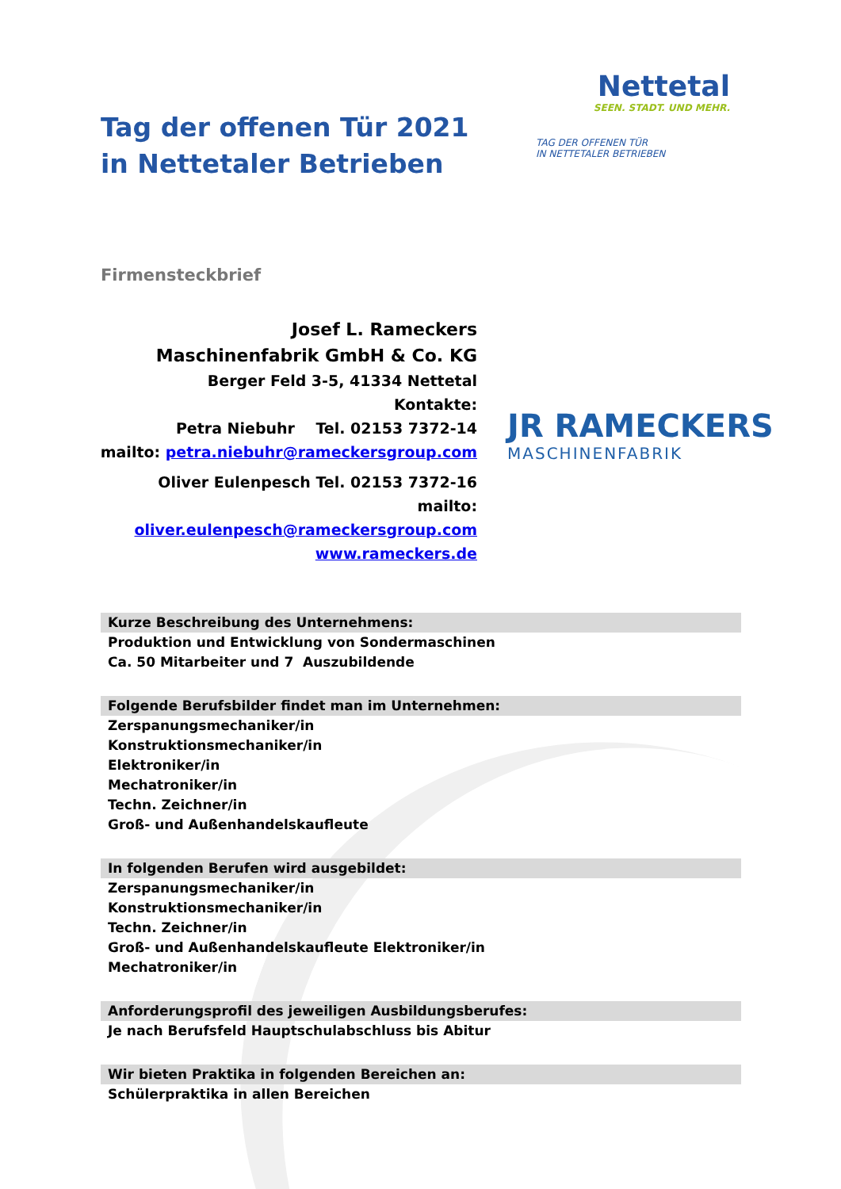Tag der offenen Tür 2021
in Nettetaler Betrieben
Nettetal
SEEN. STADT. UND MEHR.
TAG DER OFFENEN TÜR
IN NETTETALER BETRIEBEN
Firmensteckbrief
Josef L. Rameckers
Maschinenfabrik GmbH & Co. KG
Berger Feld 3-5, 41334 Nettetal
Kontakte:
Petra Niebuhr Tel. 02153 7372-14
mailto: petra.niebuhr@rameckersgroup.com
Oliver Eulenpesch Tel. 02153 7372-16
mailto:
oliver.eulenpesch@rameckersgroup.com
www.rameckers.de
JR RAMECKERS
MASCHINENFABRIK
Kurze Beschreibung des Unternehmens:
Produktion und Entwicklung von Sondermaschinen
Ca. 50 Mitarbeiter und 7 Auszubildende
Folgende Berufsbilder findet man im Unternehmen:
Zerspanungsmechaniker/in
Konstruktionsmechaniker/in
Elektroniker/in
Mechatroniker/in
Techn. Zeichner/in
Groß- und Außenhandelskaufleute
In folgenden Berufen wird ausgebildet:
Zerspanungsmechaniker/in
Konstruktionsmechaniker/in
Techn. Zeichner/in
Groß- und Außenhandelskaufleute Elektroniker/in
Mechatroniker/in
Anforderungsprofil des jeweiligen Ausbildungsberufes:
Je nach Berufsfeld Hauptschulabschluss bis Abitur
Wir bieten Praktika in folgenden Bereichen an:
Schülerpraktika in allen Bereichen